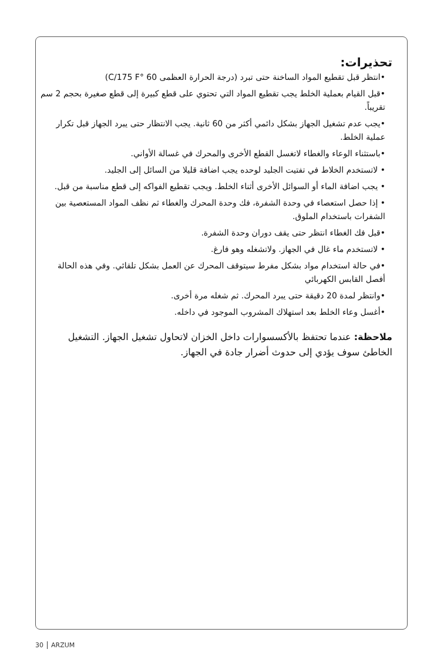تحذيرات:
•انتظر قبل تقطيع المواد الساخنة حتى تبرد (درجة الحرارة العظمى 60 °C/175 F)
•قبل القيام بعملية الخلط يجب تقطيع المواد التي تحتوي على قطع كبيرة إلى قطع صغيرة بحجم 2 سم تقريباً.
•يجب عدم تشغيل الجهاز بشكل دائمي أكثر من 60 ثانية. يجب الانتظار حتى يبرد الجهاز قبل تكرار عملية الخلط.
•باستثناء الوعاء والغطاء لاتغسل القطع الأخرى والمحرك في غسالة الأواني.
• لاتستخدم الخلاط في تفتيت الجليد لوحده يجب اضافة قليلا من السائل إلى الجليد.
• يجب اضافة الماء أو السوائل الأخرى أثناء الخلط. ويجب تقطيع الفواكه إلى قطع مناسبة من قبل.
• إذا حصل استعصاء في وحدة الشفرة، فك وحدة المحرك والغطاء ثم نظف المواد المستعصية بين الشفرات باستخدام الملوق.
•قبل فك الغطاء انتظر حتى يقف دوران وحدة الشفرة.
• لاتستخدم ماء غال في الجهاز. ولاتشغله وهو فارغ.
•في حالة استخدام مواد بشكل مفرط سيتوقف المحرك عن العمل بشكل تلقائي. وفي هذه الحالة أفصل القابس الكهربائي
•وانتظر لمدة 20 دقيقة حتى يبرد المحرك. ثم شغله مرة أخرى.
•أغسل وعاء الخلط بعد استهلاك المشروب الموجود في داخله.
ملاحظة: عندما تحتفظ بالأكسسوارات داخل الخزان لاتحاول تشغيل الجهاز. التشغيل الخاطئ سوف يؤدي إلى حدوث أضرار جادة في الجهاز.
30 ARZUM